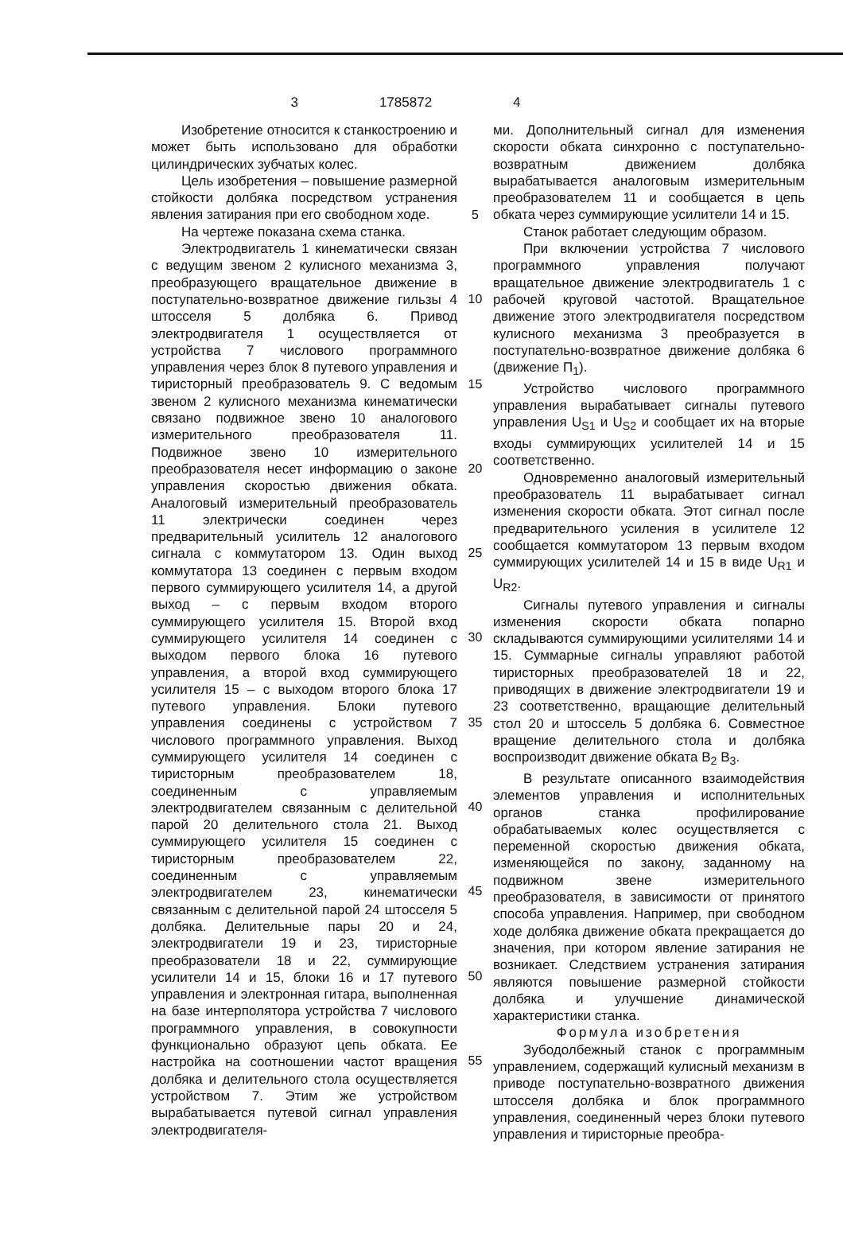3 1785872 4
Изобретение относится к станкостроению и может быть использовано для обработки цилиндрических зубчатых колес.
Цель изобретения – повышение размерной стойкости долбяка посредством устранения явления затирания при его свободном ходе.
На чертеже показана схема станка.
Электродвигатель 1 кинематически связан с ведущим звеном 2 кулисного механизма 3, преобразующего вращательное движение в поступательно-возвратное движение гильзы 4 штосселя 5 долбяка 6. Привод электродвигателя 1 осуществляется от устройства 7 числового программного управления через блок 8 путевого управления и тиристорный преобразователь 9. С ведомым звеном 2 кулисного механизма кинематически связано подвижное звено 10 аналогового измерительного преобразователя 11. Подвижное звено 10 измерительного преобразователя несет информацию о законе управления скоростью движения обката. Аналоговый измерительный преобразователь 11 электрически соединен через предварительный усилитель 12 аналогового сигнала с коммутатором 13. Один выход коммутатора 13 соединен с первым входом первого суммирующего усилителя 14, а другой выход – с первым входом второго суммирующего усилителя 15. Второй вход суммирующего усилителя 14 соединен с выходом первого блока 16 путевого управления, а второй вход суммирующего усилителя 15 – с выходом второго блока 17 путевого управления. Блоки путевого управления соединены с устройством 7 числового программного управления. Выход суммирующего усилителя 14 соединен с тиристорным преобразователем 18, соединенным с управляемым электродвигателем связанным с делительной парой 20 делительного стола 21. Выход суммирующего усилителя 15 соединен с тиристорным преобразователем 22, соединенным с управляемым электродвигателем 23, кинематически связанным с делительной парой 24 штосселя 5 долбяка. Делительные пары 20 и 24, электродвигатели 19 и 23, тиристорные преобразователи 18 и 22, суммирующие усилители 14 и 15, блоки 16 и 17 путевого управления и электронная гитара, выполненная на базе интерполятора устройства 7 числового программного управления, в совокупности функционально образуют цепь обката. Ее настройка на соотношении частот вращения долбяка и делительного стола осуществляется устройством 7. Этим же устройством вырабатывается путевой сигнал управления электродвигателя-
5
10
15
20
25
30
35
40
45
50
55
ми. Дополнительный сигнал для изменения скорости обката синхронно с поступательно-возвратным движением долбяка вырабатывается аналоговым измерительным преобразователем 11 и сообщается в цепь обката через суммирующие усилители 14 и 15.
Станок работает следующим образом.
При включении устройства 7 числового программного управления получают вращательное движение электродвигатель 1 с рабочей круговой частотой. Вращательное движение этого электродвигателя посредством кулисного механизма 3 преобразуется в поступательно-возвратное движение долбяка 6 (движение П<sub>1</sub>).
Устройство числового программного управления вырабатывает сигналы путевого управления U<sub>S1</sub> и U<sub>S2</sub> и сообщает их на вторые входы суммирующих усилителей 14 и 15 соответственно.
Одновременно аналоговый измерительный преобразователь 11 вырабатывает сигнал изменения скорости обката. Этот сигнал после предварительного усиления в усилителе 12 сообщается коммутатором 13 первым входом суммирующих усилителей 14 и 15 в виде U<sub>R1</sub> и U<sub>R2</sub>.
Сигналы путевого управления и сигналы изменения скорости обката попарно складываются суммирующими усилителями 14 и 15. Суммарные сигналы управляют работой тиристорных преобразователей 18 и 22, приводящих в движение электродвигатели 19 и 23 соответственно, вращающие делительный стол 20 и штоссель 5 долбяка 6. Совместное вращение делительного стола и долбяка воспроизводит движение обката В<sub>2</sub> В<sub>3</sub>.
В результате описанного взаимодействия элементов управления и исполнительных органов станка профилирование обрабатываемых колес осуществляется с переменной скоростью движения обката, изменяющейся по закону, заданному на подвижном звене измерительного преобразователя, в зависимости от принятого способа управления. Например, при свободном ходе долбяка движение обката прекращается до значения, при котором явление затирания не возникает. Следствием устранения затирания являются повышение размерной стойкости долбяка и улучшение динамической характеристики станка.
Формула изобретения
Зубодолбежный станок с программным управлением, содержащий кулисный механизм в приводе поступательно-возвратного движения штосселя долбяка и блок программного управления, соединенный через блоки путевого управления и тиристорные преобра-